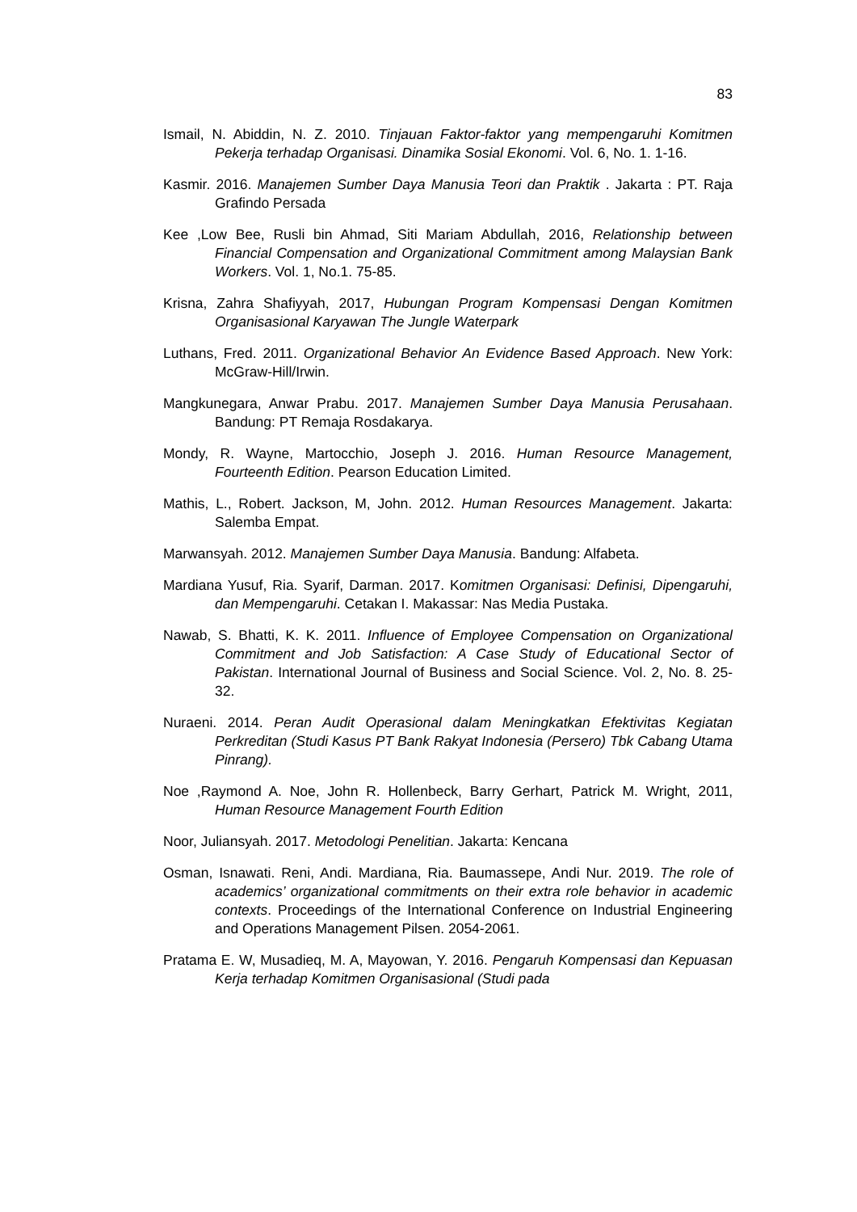83
Ismail, N. Abiddin, N. Z. 2010. Tinjauan Faktor-faktor yang mempengaruhi Komitmen Pekerja terhadap Organisasi. Dinamika Sosial Ekonomi. Vol. 6, No. 1. 1-16.
Kasmir. 2016. Manajemen Sumber Daya Manusia Teori dan Praktik . Jakarta : PT. Raja Grafindo Persada
Kee ,Low Bee, Rusli bin Ahmad, Siti Mariam Abdullah, 2016, Relationship between Financial Compensation and Organizational Commitment among Malaysian Bank Workers. Vol. 1, No.1. 75-85.
Krisna, Zahra Shafiyyah, 2017, Hubungan Program Kompensasi Dengan Komitmen Organisasional Karyawan The Jungle Waterpark
Luthans, Fred. 2011. Organizational Behavior An Evidence Based Approach. New York: McGraw-Hill/Irwin.
Mangkunegara, Anwar Prabu. 2017. Manajemen Sumber Daya Manusia Perusahaan. Bandung: PT Remaja Rosdakarya.
Mondy, R. Wayne, Martocchio, Joseph J. 2016. Human Resource Management, Fourteenth Edition. Pearson Education Limited.
Mathis, L., Robert. Jackson, M, John. 2012. Human Resources Management. Jakarta: Salemba Empat.
Marwansyah. 2012. Manajemen Sumber Daya Manusia. Bandung: Alfabeta.
Mardiana Yusuf, Ria. Syarif, Darman. 2017. Komitmen Organisasi: Definisi, Dipengaruhi, dan Mempengaruhi. Cetakan I. Makassar: Nas Media Pustaka.
Nawab, S. Bhatti, K. K. 2011. Influence of Employee Compensation on Organizational Commitment and Job Satisfaction: A Case Study of Educational Sector of Pakistan. International Journal of Business and Social Science. Vol. 2, No. 8. 25-32.
Nuraeni. 2014. Peran Audit Operasional dalam Meningkatkan Efektivitas Kegiatan Perkreditan (Studi Kasus PT Bank Rakyat Indonesia (Persero) Tbk Cabang Utama Pinrang).
Noe ,Raymond A. Noe, John R. Hollenbeck, Barry Gerhart, Patrick M. Wright, 2011, Human Resource Management Fourth Edition
Noor, Juliansyah. 2017. Metodologi Penelitian. Jakarta: Kencana
Osman, Isnawati. Reni, Andi. Mardiana, Ria. Baumassepe, Andi Nur. 2019. The role of academics’ organizational commitments on their extra role behavior in academic contexts. Proceedings of the International Conference on Industrial Engineering and Operations Management Pilsen. 2054-2061.
Pratama E. W, Musadieq, M. A, Mayowan, Y. 2016. Pengaruh Kompensasi dan Kepuasan Kerja terhadap Komitmen Organisasional (Studi pada